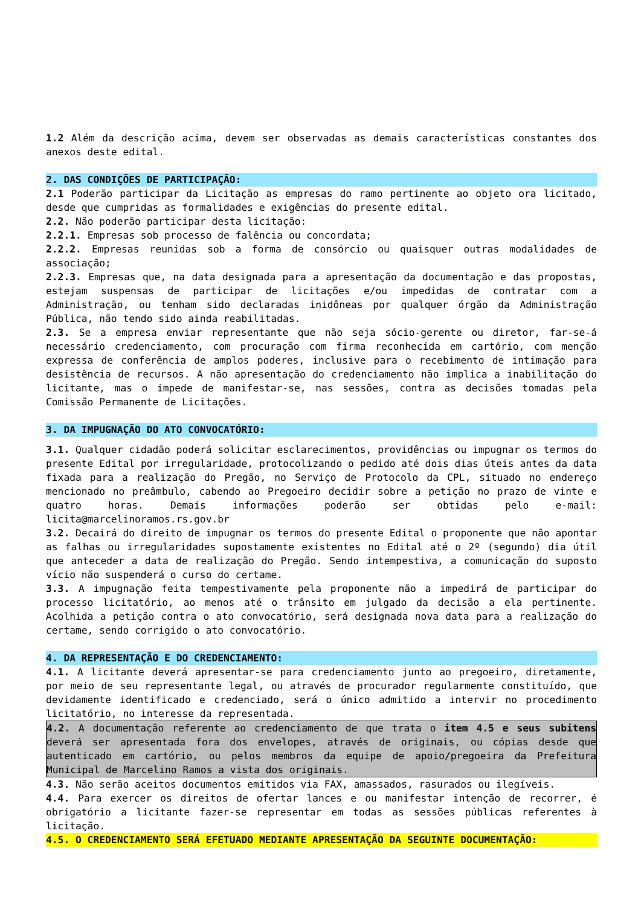1.2 Além da descrição acima, devem ser observadas as demais características constantes dos anexos deste edital.
2. DAS CONDIÇÕES DE PARTICIPAÇÃO:
2.1 Poderão participar da Licitação as empresas do ramo pertinente ao objeto ora licitado, desde que cumpridas as formalidades e exigências do presente edital.
2.2. Não poderão participar desta licitação:
2.2.1. Empresas sob processo de falência ou concordata;
2.2.2. Empresas reunidas sob a forma de consórcio ou quaisquer outras modalidades de associação;
2.2.3. Empresas que, na data designada para a apresentação da documentação e das propostas, estejam suspensas de participar de licitações e/ou impedidas de contratar com a Administração, ou tenham sido declaradas inidôneas por qualquer órgão da Administração Pública, não tendo sido ainda reabilitadas.
2.3. Se a empresa enviar representante que não seja sócio-gerente ou diretor, far-se-á necessário credenciamento, com procuração com firma reconhecida em cartório, com menção expressa de conferência de amplos poderes, inclusive para o recebimento de intimação para desistência de recursos. A não apresentação do credenciamento não implica a inabilitação do licitante, mas o impede de manifestar-se, nas sessões, contra as decisões tomadas pela Comissão Permanente de Licitações.
3. DA IMPUGNAÇÃO DO ATO CONVOCATÓRIO:
3.1. Qualquer cidadão poderá solicitar esclarecimentos, providências ou impugnar os termos do presente Edital por irregularidade, protocolizando o pedido até dois dias úteis antes da data fixada para a realização do Pregão, no Serviço de Protocolo da CPL, situado no endereço mencionado no preâmbulo, cabendo ao Pregoeiro decidir sobre a petição no prazo de vinte e quatro horas. Demais informações poderão ser obtidas pelo e-mail: licita@marcelinoramos.rs.gov.br
3.2. Decairá do direito de impugnar os termos do presente Edital o proponente que não apontar as falhas ou irregularidades supostamente existentes no Edital até o 2º (segundo) dia útil que anteceder a data de realização do Pregão. Sendo intempestiva, a comunicação do suposto vício não suspenderá o curso do certame.
3.3. A impugnação feita tempestivamente pela proponente não a impedirá de participar do processo licitatório, ao menos até o trânsito em julgado da decisão a ela pertinente. Acolhida a petição contra o ato convocatório, será designada nova data para a realização do certame, sendo corrigido o ato convocatório.
4. DA REPRESENTAÇÃO E DO CREDENCIAMENTO:
4.1. A licitante deverá apresentar-se para credenciamento junto ao pregoeiro, diretamente, por meio de seu representante legal, ou através de procurador regularmente constituído, que devidamente identificado e credenciado, será o único admitido a intervir no procedimento licitatório, no interesse da representada.
4.2. A documentação referente ao credenciamento de que trata o item 4.5 e seus subitens deverá ser apresentada fora dos envelopes, através de originais, ou cópias desde que autenticado em cartório, ou pelos membros da equipe de apoio/pregoeira da Prefeitura Municipal de Marcelino Ramos a vista dos originais.
4.3. Não serão aceitos documentos emitidos via FAX, amassados, rasurados ou ilegíveis.
4.4. Para exercer os direitos de ofertar lances e ou manifestar intenção de recorrer, é obrigatório a licitante fazer-se representar em todas as sessões públicas referentes à licitação.
4.5. O CREDENCIAMENTO SERÁ EFETUADO MEDIANTE APRESENTAÇÃO DA SEGUINTE DOCUMENTAÇÃO: